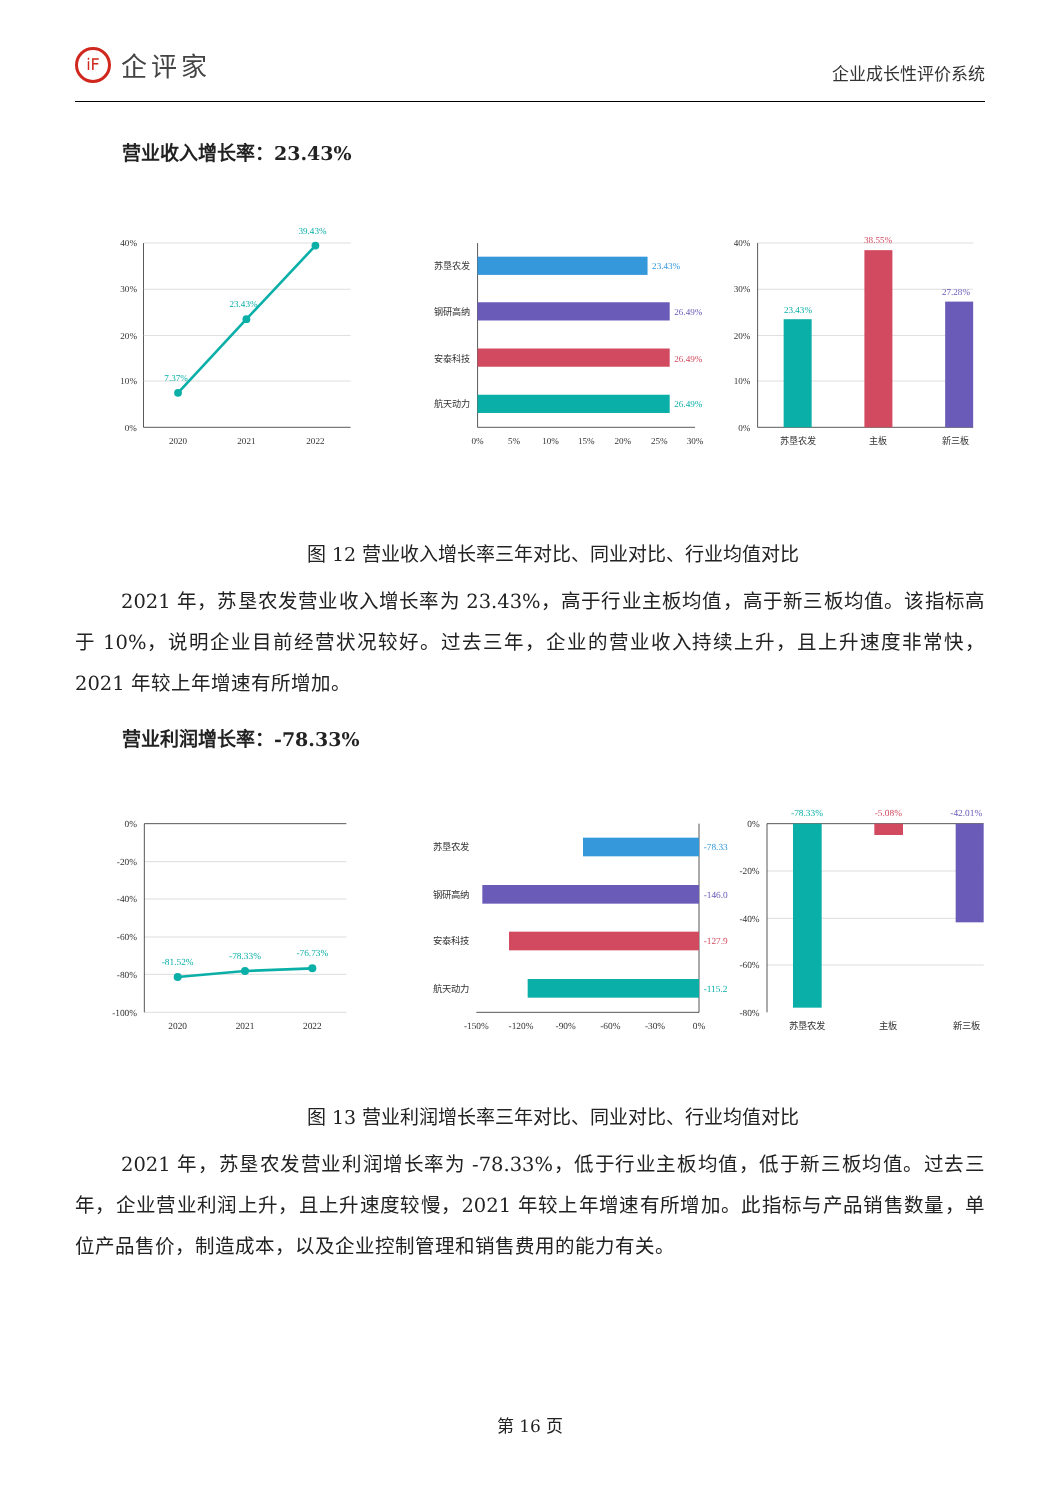iF 企评家
企业成长性评价系统
营业收入增长率：23.43%
40%
30%
20%
10%
0%
2020
2021
2022
7.37%
23.43%
39.43%
苏垦农发
钢研高纳
安泰科技
航天动力
23.43%
26.49%
26.49%
26.49%
0%
5%
10%
15%
20%
25%
30%
40%
30%
20%
10%
0%
23.43%
38.55%
27.28%
苏垦农发
主板
新三板
图 12 营业收入增长率三年对比、同业对比、行业均值对比
2021 年，苏垦农发营业收入增长率为 23.43%，高于行业主板均值，高于新三板均值。该指标高于 10%，说明企业目前经营状况较好。过去三年，企业的营业收入持续上升，且上升速度非常快，2021 年较上年增速有所增加。
营业利润增长率：-78.33%
0%
-20%
-40%
-60%
-80%
-100%
2020
2021
2022
-81.52%
-78.33%
-76.73%
苏垦农发
钢研高纳
安泰科技
航天动力
-78.33
-146.0
-127.9
-115.2
-150%
-120%
-90%
-60%
-30%
0%
0%
-20%
-40%
-60%
-80%
-78.33%
-5.08%
-42.01%
苏垦农发
主板
新三板
图 13 营业利润增长率三年对比、同业对比、行业均值对比
2021 年，苏垦农发营业利润增长率为 -78.33%，低于行业主板均值，低于新三板均值。过去三年，企业营业利润上升，且上升速度较慢，2021 年较上年增速有所增加。此指标与产品销售数量，单位产品售价，制造成本，以及企业控制管理和销售费用的能力有关。
第 16 页